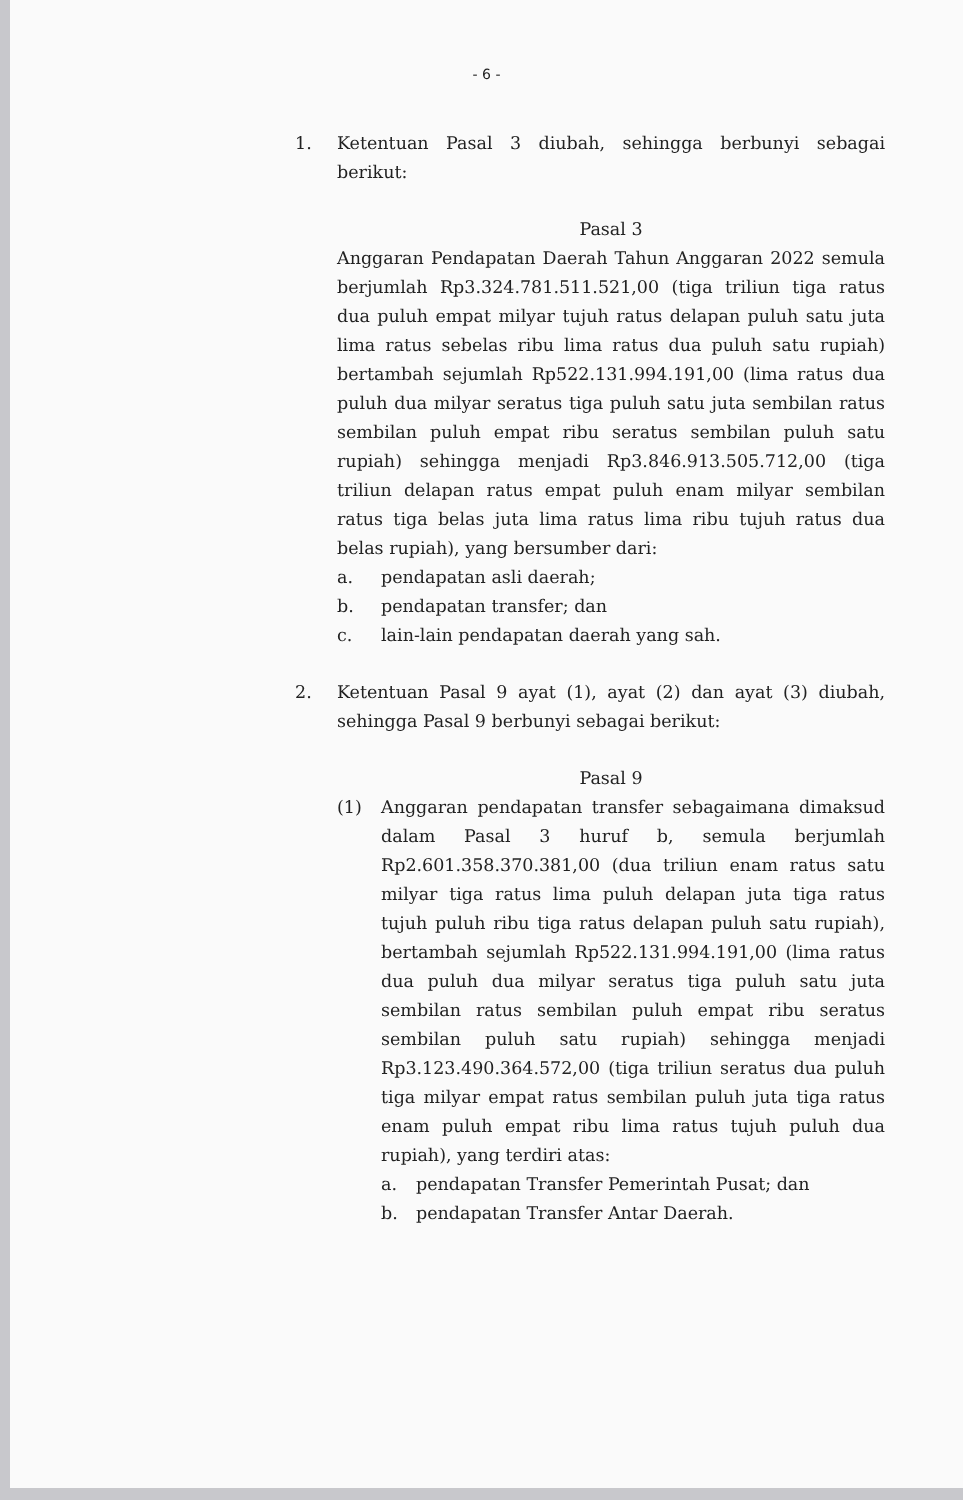- 6 -
1. Ketentuan Pasal 3 diubah, sehingga berbunyi sebagai berikut:
Pasal 3
Anggaran Pendapatan Daerah Tahun Anggaran 2022 semula berjumlah Rp3.324.781.511.521,00 (tiga triliun tiga ratus dua puluh empat milyar tujuh ratus delapan puluh satu juta lima ratus sebelas ribu lima ratus dua puluh satu rupiah) bertambah sejumlah Rp522.131.994.191,00 (lima ratus dua puluh dua milyar seratus tiga puluh satu juta sembilan ratus sembilan puluh empat ribu seratus sembilan puluh satu rupiah) sehingga menjadi Rp3.846.913.505.712,00 (tiga triliun delapan ratus empat puluh enam milyar sembilan ratus tiga belas juta lima ratus lima ribu tujuh ratus dua belas rupiah), yang bersumber dari:
a. pendapatan asli daerah;
b. pendapatan transfer; dan
c. lain-lain pendapatan daerah yang sah.
2. Ketentuan Pasal 9 ayat (1), ayat (2) dan ayat (3) diubah, sehingga Pasal 9 berbunyi sebagai berikut:
Pasal 9
(1) Anggaran pendapatan transfer sebagaimana dimaksud dalam Pasal 3 huruf b, semula berjumlah Rp2.601.358.370.381,00 (dua triliun enam ratus satu milyar tiga ratus lima puluh delapan juta tiga ratus tujuh puluh ribu tiga ratus delapan puluh satu rupiah), bertambah sejumlah Rp522.131.994.191,00 (lima ratus dua puluh dua milyar seratus tiga puluh satu juta sembilan ratus sembilan puluh empat ribu seratus sembilan puluh satu rupiah) sehingga menjadi Rp3.123.490.364.572,00 (tiga triliun seratus dua puluh tiga milyar empat ratus sembilan puluh juta tiga ratus enam puluh empat ribu lima ratus tujuh puluh dua rupiah), yang terdiri atas:
a. pendapatan Transfer Pemerintah Pusat; dan
b. pendapatan Transfer Antar Daerah.